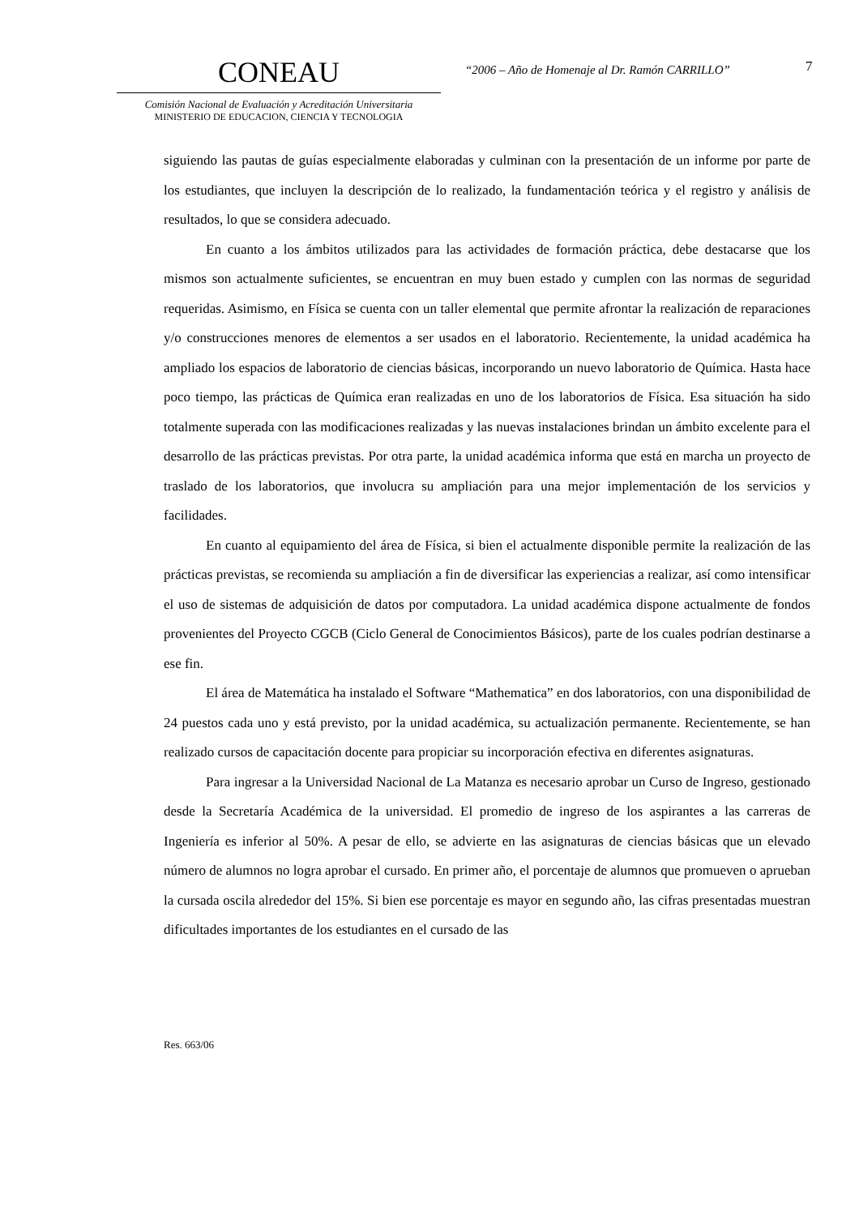CONEAU
Comisión Nacional de Evaluación y Acreditación Universitaria
MINISTERIO DE EDUCACION, CIENCIA Y TECNOLOGIA
“2006 – Año de Homenaje al Dr. Ramón CARRILLO”
7
siguiendo las pautas de guías especialmente elaboradas y culminan con la presentación de un informe por parte de los estudiantes, que incluyen la descripción de lo realizado, la fundamentación teórica y el registro y análisis de resultados, lo que se considera adecuado.
En cuanto a los ámbitos utilizados para las actividades de formación práctica, debe destacarse que los mismos son actualmente suficientes, se encuentran en muy buen estado y cumplen con las normas de seguridad requeridas. Asimismo, en Física se cuenta con un taller elemental que permite afrontar la realización de reparaciones y/o construcciones menores de elementos a ser usados en el laboratorio. Recientemente, la unidad académica ha ampliado los espacios de laboratorio de ciencias básicas, incorporando un nuevo laboratorio de Química. Hasta hace poco tiempo, las prácticas de Química eran realizadas en uno de los laboratorios de Física. Esa situación ha sido totalmente superada con las modificaciones realizadas y las nuevas instalaciones brindan un ámbito excelente para el desarrollo de las prácticas previstas. Por otra parte, la unidad académica informa que está en marcha un proyecto de traslado de los laboratorios, que involucra su ampliación para una mejor implementación de los servicios y facilidades.
En cuanto al equipamiento del área de Física, si bien el actualmente disponible permite la realización de las prácticas previstas, se recomienda su ampliación a fin de diversificar las experiencias a realizar, así como intensificar el uso de sistemas de adquisición de datos por computadora. La unidad académica dispone actualmente de fondos provenientes del Proyecto CGCB (Ciclo General de Conocimientos Básicos), parte de los cuales podrían destinarse a ese fin.
El área de Matemática ha instalado el Software “Mathematica” en dos laboratorios, con una disponibilidad de 24 puestos cada uno y está previsto, por la unidad académica, su actualización permanente. Recientemente, se han realizado cursos de capacitación docente para propiciar su incorporación efectiva en diferentes asignaturas.
Para ingresar a la Universidad Nacional de La Matanza es necesario aprobar un Curso de Ingreso, gestionado desde la Secretaría Académica de la universidad. El promedio de ingreso de los aspirantes a las carreras de Ingeniería es inferior al 50%. A pesar de ello, se advierte en las asignaturas de ciencias básicas que un elevado número de alumnos no logra aprobar el cursado. En primer año, el porcentaje de alumnos que promueven o aprueban la cursada oscila alrededor del 15%. Si bien ese porcentaje es mayor en segundo año, las cifras presentadas muestran dificultades importantes de los estudiantes en el cursado de las
Res. 663/06